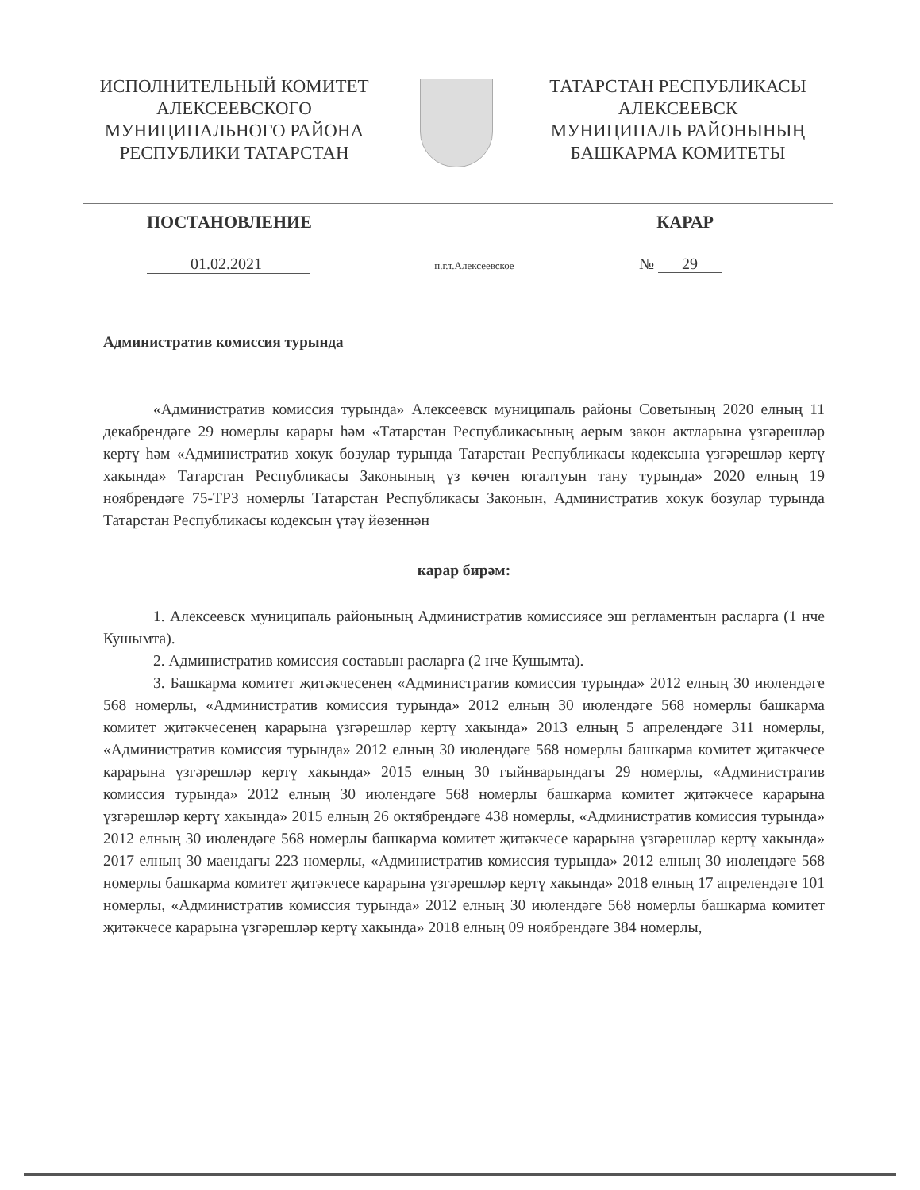ИСПОЛНИТЕЛЬНЫЙ КОМИТЕТ
АЛЕКСЕЕВСКОГО
МУНИЦИПАЛЬНОГО РАЙОНА
РЕСПУБЛИКИ ТАТАРСТАН
ТАТАРСТАН РЕСПУБЛИКАСЫ
АЛЕКСЕЕВСК
МУНИЦИПАЛЬ РАЙОНЫНЫҢ
БАШКАРМА КОМИТЕТЫ
ПОСТАНОВЛЕНИЕ КАРАР
01.02.2021 п.г.т.Алексеевское № 29
Административ комиссия турында
«Административ комиссия турында» Алексеевск муниципаль районы Советының 2020 елның 11 декабрендәге 29 номерлы карары һәм «Татарстан Республикасының аерым закон актларына үзгәрешләр кертү һәм «Административ хокук бозулар турында Татарстан Республикасы кодексына үзгәрешләр кертү хакында» Татарстан Республикасы Законының үз көчен югалтуын тану турында» 2020 елның 19 ноябрендәге 75-ТРЗ номерлы Татарстан Республикасы Законын, Административ хокук бозулар турында Татарстан Республикасы кодексын үтәү йөзеннән
карар бирәм:
1. Алексеевск муниципаль районының Административ комиссиясе эш регламентын расларга (1 нче Кушымта).
2. Административ комиссия составын расларга (2 нче Кушымта).
3. Башкарма комитет җитәкчесенең «Административ комиссия турында» 2012 елның 30 июлендәге 568 номерлы, «Административ комиссия турында» 2012 елның 30 июлендәге 568 номерлы башкарма комитет җитәкчесенең карарына үзгәрешләр кертү хакында» 2013 елның 5 апрелендәге 311 номерлы, «Административ комиссия турында» 2012 елның 30 июлендәге 568 номерлы башкарма комитет җитәкчесе карарына үзгәрешләр кертү хакында» 2015 елның 30 гыйнварындагы 29 номерлы, «Административ комиссия турында» 2012 елның 30 июлендәге 568 номерлы башкарма комитет җитәкчесе карарына үзгәрешләр кертү хакында» 2015 елның 26 октябрендәге 438 номерлы, «Административ комиссия турында» 2012 елның 30 июлендәге 568 номерлы башкарма комитет җитәкчесе карарына үзгәрешләр кертү хакында» 2017 елның 30 маендагы 223 номерлы, «Административ комиссия турында» 2012 елның 30 июлендәге 568 номерлы башкарма комитет җитәкчесе карарына үзгәрешләр кертү хакында» 2018 елның 17 апрелендәге 101 номерлы, «Административ комиссия турында» 2012 елның 30 июлендәге 568 номерлы башкарма комитет җитәкчесе карарына үзгәрешләр кертү хакында» 2018 елның 09 ноябрендәге 384 номерлы,